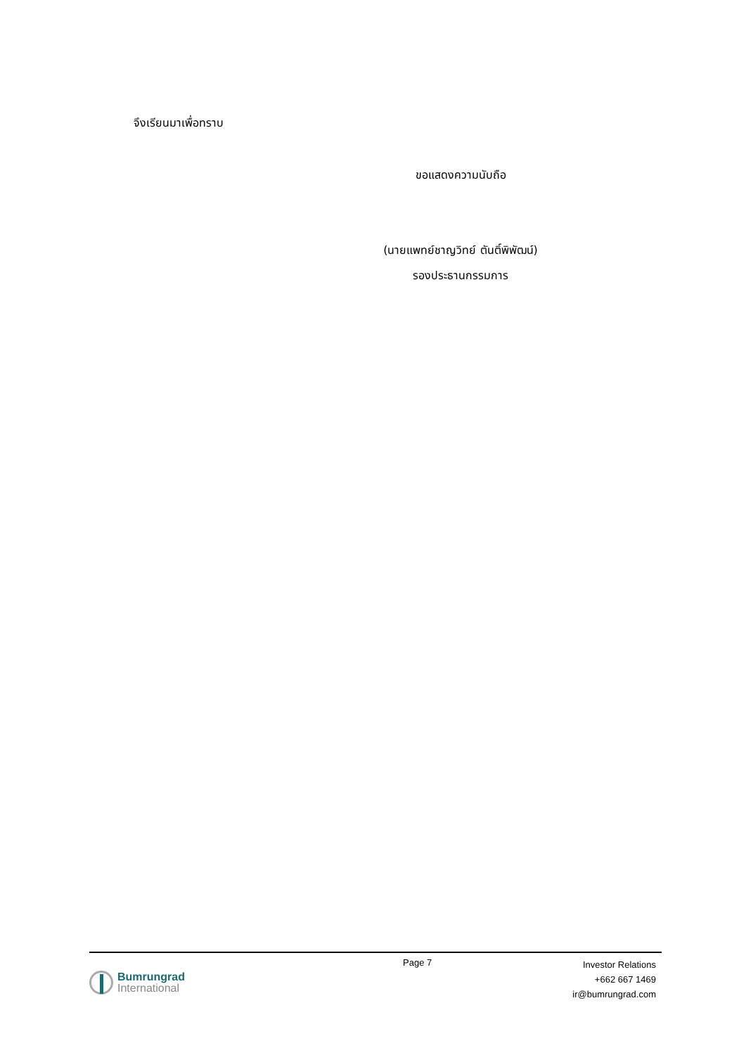จึงเรียนมาเพื่อทราบ
ขอแสดงความนับถือ
(นายแพทย์ชาญวิทย์ ตันติ์พิพัฒน์)
รองประธานกรรมการ
Bumrungrad
International
Page 7
Investor Relations
+662 667 1469
ir@bumrungrad.com